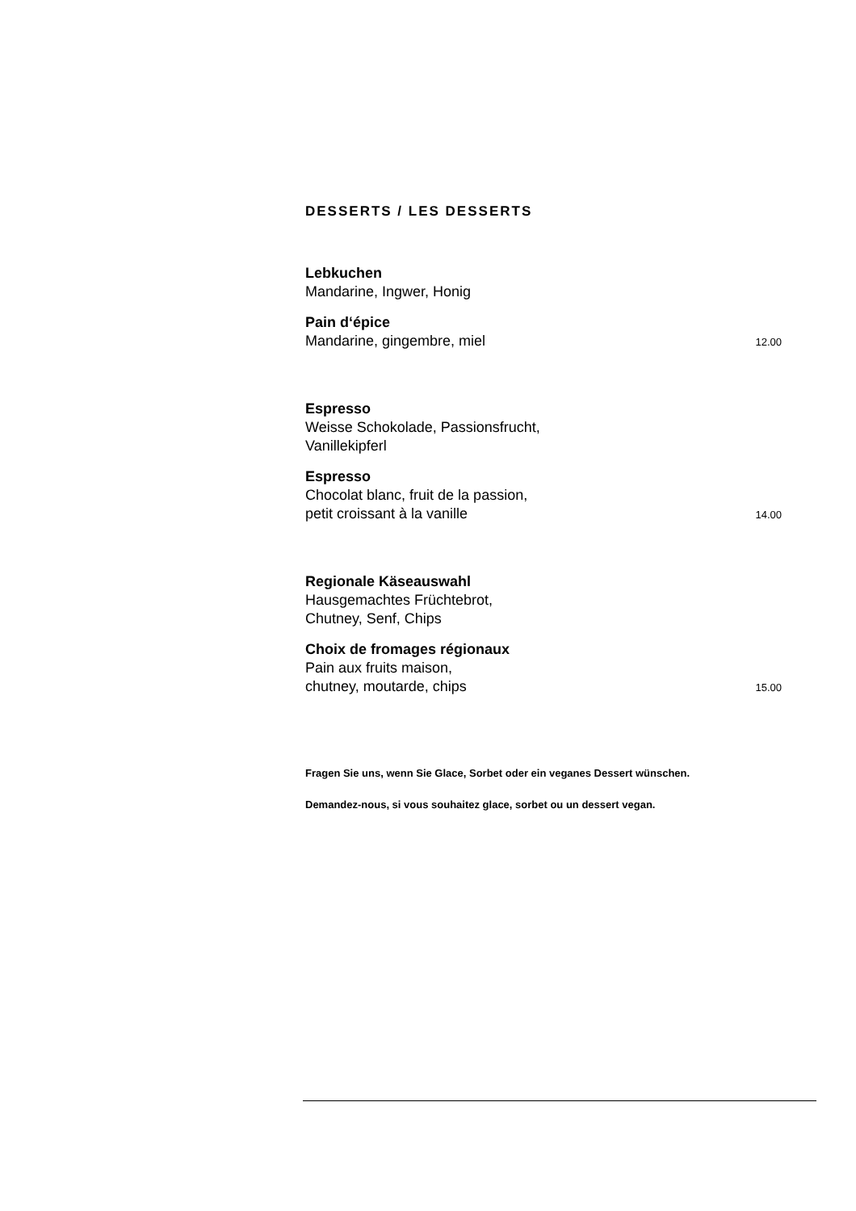DESSERTS / LES DESSERTS
Lebkuchen
Mandarine, Ingwer, Honig
Pain d‘épice
Mandarine, gingembre, miel 12.00
Espresso
Weisse Schokolade, Passionsfrucht,
Vanillekipferl
Espresso
Chocolat blanc, fruit de la passion,
petit croissant à la vanille 14.00
Regionale Käseauswahl
Hausgemachtes Früchtebrot,
Chutney, Senf, Chips
Choix de fromages régionaux
Pain aux fruits maison,
chutney, moutarde, chips 15.00
Fragen Sie uns, wenn Sie Glace, Sorbet oder ein veganes Dessert wünschen.
Demandez-nous, si vous souhaitez glace, sorbet ou un dessert vegan.